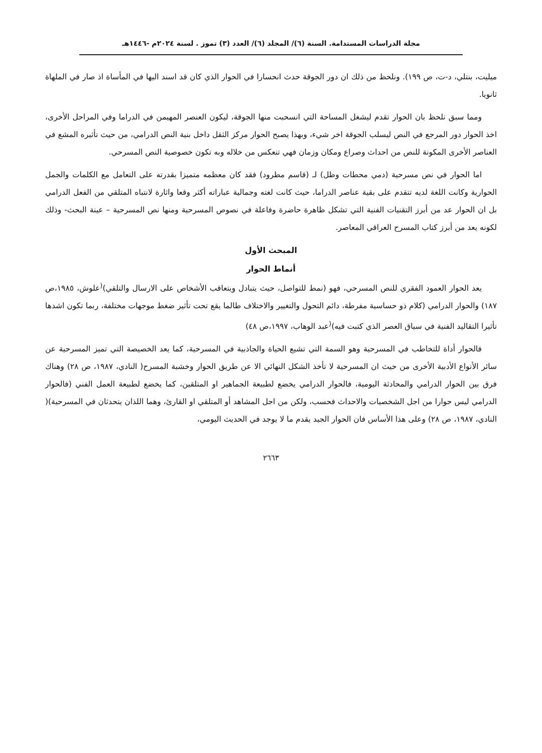مجلة الدراسات المستدامة. السنة (٦)/ المجلد (٦)/ العدد (٣) تموز . لسنة ٢٠٢٤م -١٤٤٦هـ
ميليت، بنتلي، د-ت، ص ١٩٩). ونلحظ من ذلك ان دور الجوقة حدث انحسارا في الحوار الذي كان قد اسند اليها في المأساة اذ صار في الملهاة ثانويا.
ومما سبق نلحظ بان الحوار تقدم ليشغل المساحة التي انسحبت منها الجوقة، ليكون العنصر المهيمن في الدراما وفي المراحل الأخرى، اخذ الحوار دور المرجع في النص ليسلب الجوقة اخر شيء، وبهذا يصبح الحوار مركز الثقل داخل بنية النص الدرامي، من حيث تأثيره المشع في العناصر الأخرى المكونة للنص من احداث وصراع ومكان وزمان فهي تنعكس من خلاله وبه تكون خصوصية النص المسرحي.
اما الحوار في نص مسرحية (دمي محطات وظل) لـ (قاسم مطرود) فقد كان معظمه متميزا بقدرته على التعامل مع الكلمات والجمل الحوارية وكانت اللغة لديه تتقدم على بقية عناصر الدراما، حيث كانت لغته وجمالية عباراته أكثر وقعا واثارة لانتباه المتلقي من الفعل الدرامي بل ان الحوار عد من أبرز التقنيات الفنية التي تشكل ظاهرة حاضرة وفاعلة في نصوص المسرحية ومنها نص المسرحية – عينة البحث- وذلك لكونه يعد من أبرز كتاب المسرح العراقي المعاصر.
المبحث الأول
أنماط الحوار
يعد الحوار العمود الفقري للنص المسرحي، فهو (نمط للتواصل، حيث يتبادل ويتعاقب الأشخاص على الارسال والتلقي)<sup>(</sup>علوش، ١٩٨٥،ص ١٨٧) والحوار الدرامي (كلام ذو حساسية مفرطة، دائم التحول والتغيير والاختلاف طالما يقع تحت تأثير ضغط موجهات مختلفة، ربما تكون اشدها تأثيرا التقاليد الفنية في سياق العصر الذي كتبت فيه)<sup>(</sup>عبد الوهاب، ١٩٩٧،ص ٤٨)
فالحوار أداة للتخاطب في المسرحية وهو السمة التي تشيع الحياة والجاذبية في المسرحية، كما يعد الخصيصة التي تميز المسرحية عن سائر الأنواع الأدبية الأخرى من حيث ان المسرحية لا تأخذ الشكل النهائي الا عن طريق الحوار وخشبة المسرح( النادي، ١٩٨٧، ص ٢٨) وهناك فرق بين الحوار الدرامي والمحادثة اليومية، فالحوار الدرامي يخضع لطبيعة الجماهير او المتلقين، كما يخضع لطبيعة العمل الفني (فالحوار الدرامي ليس حوارا من اجل الشخصيات والاحداث فحسب، ولكن من اجل المشاهد أو المتلقي او القارئ، وهما اللذان يتحدثان في المسرحية)( النادي، ١٩٨٧، ص ٢٨) وعلى هذا الأساس فان الحوار الجيد يقدم ما لا يوجد في الحديث اليومي،
٢٦٦٣